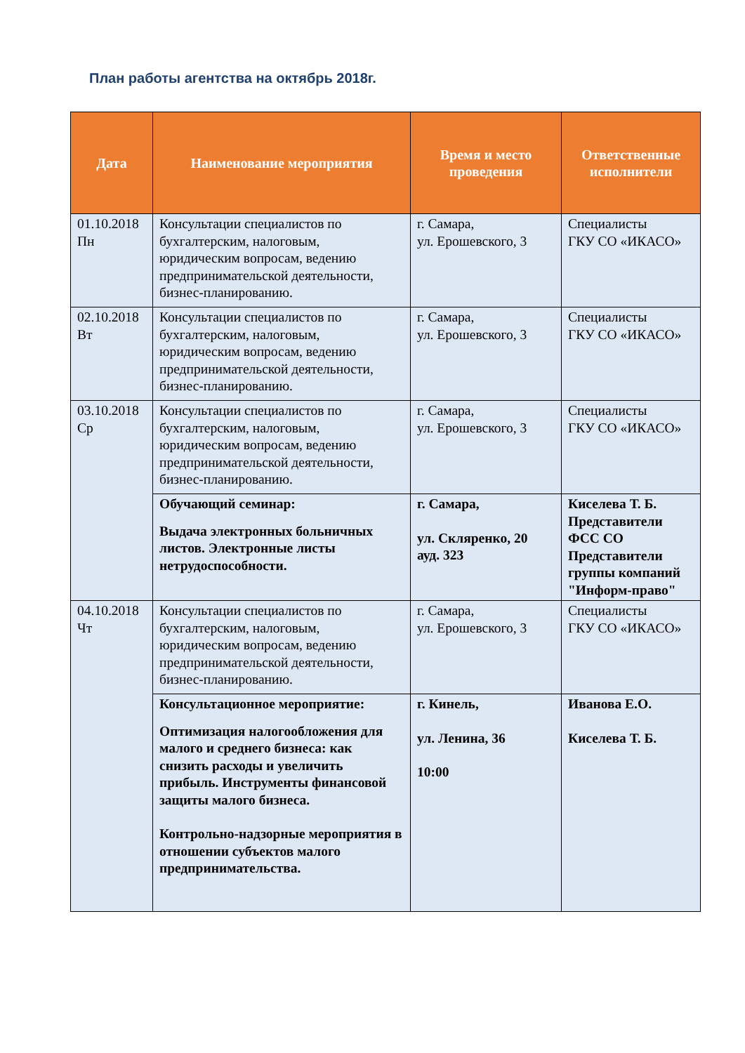План работы агентства на октябрь 2018г.
| Дата | Наименование мероприятия | Время и место проведения | Ответственные исполнители |
| --- | --- | --- | --- |
| 01.10.2018 Пн | Консультации специалистов по бухгалтерским, налоговым, юридическим вопросам, ведению предпринимательской деятельности, бизнес-планированию. | г. Самара, ул. Ерошевского, 3 | Специалисты ГКУ СО «ИКАСО» |
| 02.10.2018 Вт | Консультации специалистов по бухгалтерским, налоговым, юридическим вопросам, ведению предпринимательской деятельности, бизнес-планированию. | г. Самара, ул. Ерошевского, 3 | Специалисты ГКУ СО «ИКАСО» |
| 03.10.2018 Ср | Консультации специалистов по бухгалтерским, налоговым, юридическим вопросам, ведению предпринимательской деятельности, бизнес-планированию. | г. Самара, ул. Ерошевского, 3 | Специалисты ГКУ СО «ИКАСО» |
| | Обучающий семинар: Выдача электронных больничных листов. Электронные листы нетрудоспособности. | г. Самара, ул. Скляренко, 20 ауд. 323 | Киселева Т. Б. Представители ФСС СО Представители группы компаний "Информ-право" |
| 04.10.2018 Чт | Консультации специалистов по бухгалтерским, налоговым, юридическим вопросам, ведению предпринимательской деятельности, бизнес-планированию. | г. Самара, ул. Ерошевского, 3 | Специалисты ГКУ СО «ИКАСО» |
| | Консультационное мероприятие: Оптимизация налогообложения для малого и среднего бизнеса: как снизить расходы и увеличить прибыль. Инструменты финансовой защиты малого бизнеса. Контрольно-надзорные мероприятия в отношении субъектов малого предпринимательства. | г. Кинель, ул. Ленина, 36 10:00 | Иванова Е.О. Киселева Т. Б. |